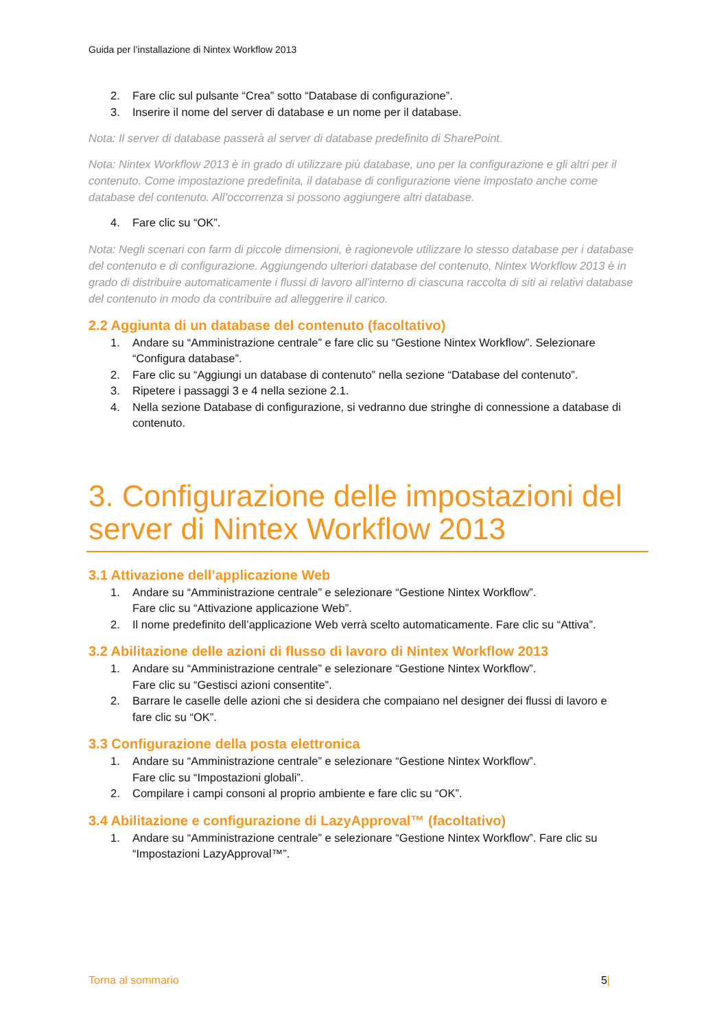Guida per l’installazione di Nintex Workflow 2013
2. Fare clic sul pulsante “Crea” sotto “Database di configurazione”.
3. Inserire il nome del server di database e un nome per il database.
Nota: Il server di database passerà al server di database predefinito di SharePoint.
Nota: Nintex Workflow 2013 è in grado di utilizzare più database, uno per la configurazione e gli altri per il contenuto. Come impostazione predefinita, il database di configurazione viene impostato anche come database del contenuto. All’occorrenza si possono aggiungere altri database.
4. Fare clic su “OK”.
Nota: Negli scenari con farm di piccole dimensioni, è ragionevole utilizzare lo stesso database per i database del contenuto e di configurazione. Aggiungendo ulteriori database del contenuto, Nintex Workflow 2013 è in grado di distribuire automaticamente i flussi di lavoro all’interno di ciascuna raccolta di siti ai relativi database del contenuto in modo da contribuire ad alleggerire il carico.
2.2 Aggiunta di un database del contenuto (facoltativo)
1. Andare su “Amministrazione centrale” e fare clic su “Gestione Nintex Workflow”. Selezionare “Configura database”.
2. Fare clic su “Aggiungi un database di contenuto” nella sezione “Database del contenuto”.
3. Ripetere i passaggi 3 e 4 nella sezione 2.1.
4. Nella sezione Database di configurazione, si vedranno due stringhe di connessione a database di contenuto.
3. Configurazione delle impostazioni del server di Nintex Workflow 2013
3.1 Attivazione dell’applicazione Web
1. Andare su “Amministrazione centrale” e selezionare “Gestione Nintex Workflow”.
Fare clic su “Attivazione applicazione Web”.
2. Il nome predefinito dell’applicazione Web verrà scelto automaticamente. Fare clic su “Attiva”.
3.2 Abilitazione delle azioni di flusso di lavoro di Nintex Workflow 2013
1. Andare su “Amministrazione centrale” e selezionare “Gestione Nintex Workflow”.
Fare clic su “Gestisci azioni consentite”.
2. Barrare le caselle delle azioni che si desidera che compaiano nel designer dei flussi di lavoro e
fare clic su “OK”.
3.3 Configurazione della posta elettronica
1. Andare su “Amministrazione centrale” e selezionare “Gestione Nintex Workflow”.
Fare clic su “Impostazioni globali”.
2. Compilare i campi consoni al proprio ambiente e fare clic su “OK”.
3.4 Abilitazione e configurazione di LazyApproval™ (facoltativo)
1. Andare su “Amministrazione centrale” e selezionare “Gestione Nintex Workflow”. Fare clic su “Impostazioni LazyApproval™”.
Torna al sommario 5|